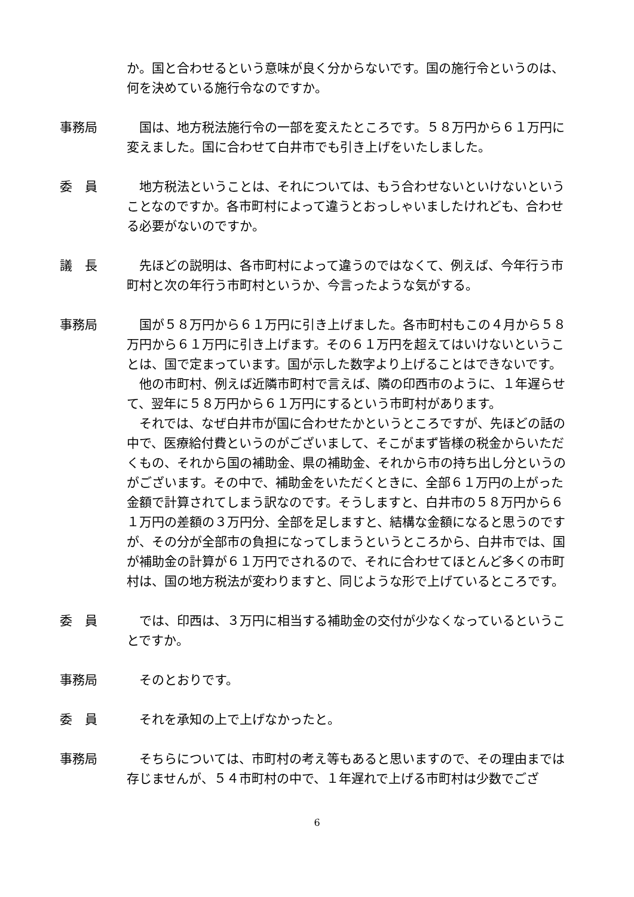か。国と合わせるという意味が良く分からないです。国の施行令というのは、何を決めている施行令なのですか。
事務局 国は、地方税法施行令の一部を変えたところです。５８万円から６１万円に変えました。国に合わせて白井市でも引き上げをいたしました。
委　員 地方税法ということは、それについては、もう合わせないといけないということなのですか。各市町村によって違うとおっしゃいましたけれども、合わせる必要がないのですか。
議　長 先ほどの説明は、各市町村によって違うのではなくて、例えば、今年行う市町村と次の年行う市町村というか、今言ったような気がする。
事務局 国が５８万円から６１万円に引き上げました。各市町村もこの４月から５８万円から６１万円に引き上げます。その６１万円を超えてはいけないということは、国で定まっています。国が示した数字より上げることはできないです。
他の市町村、例えば近隣市町村で言えば、隣の印西市のように、１年遅らせて、翌年に５８万円から６１万円にするという市町村があります。
それでは、なぜ白井市が国に合わせたかというところですが、先ほどの話の中で、医療給付費というのがございまして、そこがまず皆様の税金からいただくもの、それから国の補助金、県の補助金、それから市の持ち出し分というのがございます。その中で、補助金をいただくときに、全部６１万円の上がった金額で計算されてしまう訳なのです。そうしますと、白井市の５８万円から６１万円の差額の３万円分、全部を足しますと、結構な金額になると思うのですが、その分が全部市の負担になってしまうというところから、白井市では、国が補助金の計算が６１万円でされるので、それに合わせてほとんど多くの市町村は、国の地方税法が変わりますと、同じような形で上げているところです。
委　員 では、印西は、３万円に相当する補助金の交付が少なくなっているということですか。
事務局 そのとおりです。
委　員 それを承知の上で上げなかったと。
事務局 そちらについては、市町村の考え等もあると思いますので、その理由までは存じませんが、５４市町村の中で、１年遅れで上げる市町村は少数でござ
6